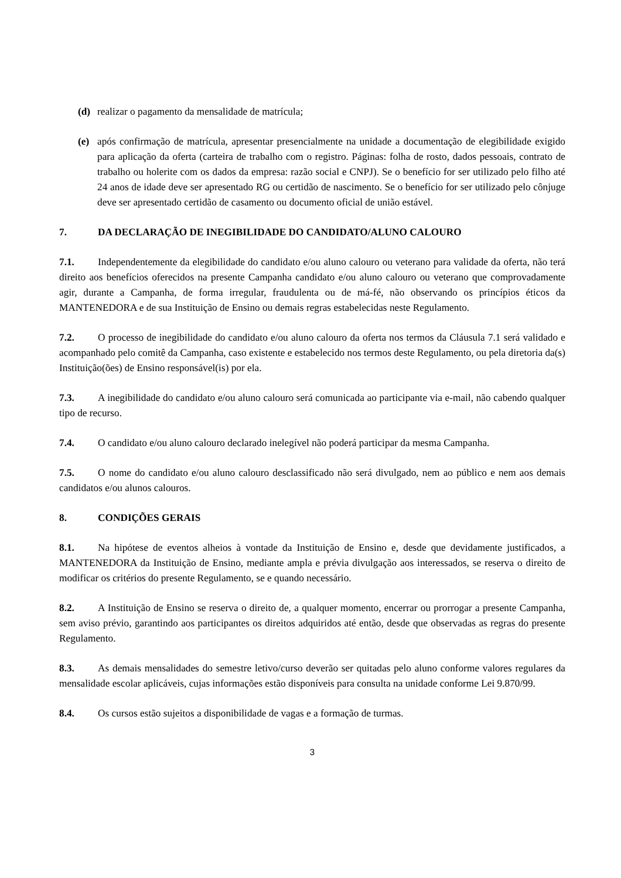(d) realizar o pagamento da mensalidade de matrícula;
(e) após confirmação de matrícula, apresentar presencialmente na unidade a documentação de elegibilidade exigido para aplicação da oferta (carteira de trabalho com o registro. Páginas: folha de rosto, dados pessoais, contrato de trabalho ou holerite com os dados da empresa: razão social e CNPJ). Se o benefício for ser utilizado pelo filho até 24 anos de idade deve ser apresentado RG ou certidão de nascimento. Se o benefício for ser utilizado pelo cônjuge deve ser apresentado certidão de casamento ou documento oficial de união estável.
7. DA DECLARAÇÃO DE INEGIBILIDADE DO CANDIDATO/ALUNO CALOURO
7.1. Independentemente da elegibilidade do candidato e/ou aluno calouro ou veterano para validade da oferta, não terá direito aos benefícios oferecidos na presente Campanha candidato e/ou aluno calouro ou veterano que comprovadamente agir, durante a Campanha, de forma irregular, fraudulenta ou de má-fé, não observando os princípios éticos da MANTENEDORA e de sua Instituição de Ensino ou demais regras estabelecidas neste Regulamento.
7.2. O processo de inegibilidade do candidato e/ou aluno calouro da oferta nos termos da Cláusula 7.1 será validado e acompanhado pelo comitê da Campanha, caso existente e estabelecido nos termos deste Regulamento, ou pela diretoria da(s) Instituição(ões) de Ensino responsável(is) por ela.
7.3. A inegibilidade do candidato e/ou aluno calouro será comunicada ao participante via e-mail, não cabendo qualquer tipo de recurso.
7.4. O candidato e/ou aluno calouro declarado inelegível não poderá participar da mesma Campanha.
7.5. O nome do candidato e/ou aluno calouro desclassificado não será divulgado, nem ao público e nem aos demais candidatos e/ou alunos calouros.
8. CONDIÇÕES GERAIS
8.1. Na hipótese de eventos alheios à vontade da Instituição de Ensino e, desde que devidamente justificados, a MANTENEDORA da Instituição de Ensino, mediante ampla e prévia divulgação aos interessados, se reserva o direito de modificar os critérios do presente Regulamento, se e quando necessário.
8.2. A Instituição de Ensino se reserva o direito de, a qualquer momento, encerrar ou prorrogar a presente Campanha, sem aviso prévio, garantindo aos participantes os direitos adquiridos até então, desde que observadas as regras do presente Regulamento.
8.3. As demais mensalidades do semestre letivo/curso deverão ser quitadas pelo aluno conforme valores regulares da mensalidade escolar aplicáveis, cujas informações estão disponíveis para consulta na unidade conforme Lei 9.870/99.
8.4. Os cursos estão sujeitos a disponibilidade de vagas e a formação de turmas.
3